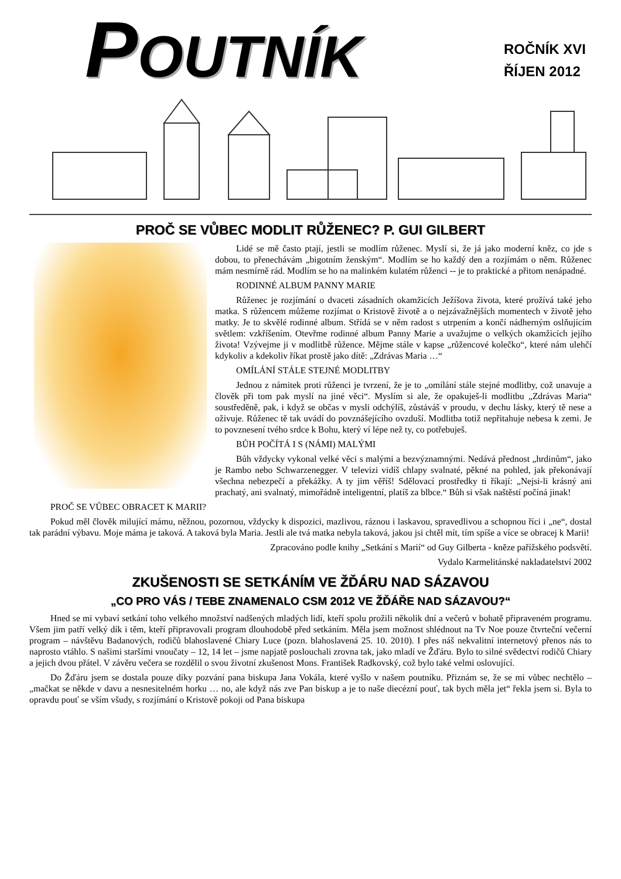POUTNÍK
ROČNÍK XVI
ŘÍJEN 2012
PROČ SE VŮBEC MODLIT RŮŽENEC? P. GUI GILBERT
Lidé se mě často ptají, jestli se modlím růženec. Myslí si, že já jako moderní kněz, co jde s dobou, to přenechávám „bigotním ženským“. Modlím se ho každý den a rozjímám o něm. Růženec mám nesmírně rád. Modlím se ho na malinkém kulatém růženci -- je to praktické a přitom nenápadné.
RODINNÉ ALBUM PANNY MARIE
Růženec je rozjímání o dvaceti zásadních okamžicích Ježíšova života, které prožívá také jeho matka. S růžencem můžeme rozjímat o Kristově životě a o nejzávažnějších momentech v životě jeho matky. Je to skvělé rodinné album. Střídá se v něm radost s utrpením a končí nádherným oslňujícím světlem: vzkříšením. Otevřme rodinné album Panny Marie a uvažujme o velkých okamžicích jejího života! Vzývejme ji v modlitbě růžence. Mějme stále v kapse „růžencové kolečko“, které nám ulehčí kdykoliv a kdekoliv říkat prostě jako dítě: „Zdrávas Maria …“
OMÍLÁNÍ STÁLE STEJNÉ MODLITBY
Jednou z námitek proti růženci je tvrzení, že je to „omílání stále stejné modlitby, což unavuje a člověk při tom pak myslí na jiné věci“. Myslím si ale, že opakuješ-li modlitbu „Zdrávas Maria“ soustředěně, pak, i když se občas v mysli odchýlíš, zůstáváš v proudu, v dechu lásky, který tě nese a oživuje. Růženec tě tak uvádí do povznášejícího ovzduší. Modlitba totiž nepřitahuje nebesa k zemi. Je to povznesení tvého srdce k Bohu, který ví lépe než ty, co potřebuješ.
BŮH POČÍTÁ I S (NÁMI) MALÝMI
Bůh vždycky vykonal velké věci s malými a bezvýznamnými. Nedává přednost „hrdinům“, jako je Rambo nebo Schwarzenegger. V televizi vidíš chlapy svalnaté, pěkné na pohled, jak překonávají všechna nebezpečí a překážky. A ty jim věříš! Sdělovací prostředky ti říkají: „Nejsi-li krásný ani prachatý, ani svalnatý, mimořádně inteligentní, platíš za blbce.“ Bůh si však naštěstí počíná jinak!
PROČ SE VŮBEC OBRACET K MARII?
Pokud měl člověk milující mámu, něžnou, pozornou, vždycky k dispozici, mazlivou, ráznou i laskavou, spravedlivou a schopnou říci i „ne“, dostal tak parádní výbavu. Moje máma je taková. A taková byla Maria. Jestli ale tvá matka nebyla taková, jakou jsi chtěl mít, tím spíše a více se obracej k Marii!
Zpracováno podle knihy „Setkání s Marií“ od Guy Gilberta - kněze pařížského podsvětí.
Vydalo Karmelitánské nakladatelství 2002
ZKUŠENOSTI SE SETKÁNÍM VE ŽĎÁRU NAD SÁZAVOU
„CO PRO VÁS / TEBE ZNAMENALO CSM 2012 VE ŽĎÁŘE NAD SÁZAVOU?“
Hned se mi vybaví setkání toho velkého množství nadšených mladých lidí, kteří spolu prožili několik dní a večerů v bohatě připraveném programu. Všem jim patří velký dík i těm, kteří připravovali program dlouhodobě před setkáním. Měla jsem možnost shlédnout na Tv Noe pouze čtvrteční večerní program – návštěvu Badanových, rodičů blahoslavené Chiary Luce (pozn. blahoslavená 25. 10. 2010). I přes náš nekvalitní internetový přenos nás to naprosto vtáhlo. S našimi staršími vnoučaty – 12, 14 let – jsme napjatě poslouchali zrovna tak, jako mladí ve Žďáru. Bylo to silné svědectví rodičů Chiary a jejich dvou přátel. V závěru večera se rozdělil o svou životní zkušenost Mons. František Radkovský, což bylo také velmi oslovující.
Do Žďáru jsem se dostala pouze díky pozvání pana biskupa Jana Vokála, které vyšlo v našem poutníku. Přiznám se, že se mi vůbec nechtělo – „mačkat se někde v davu a nesnesitelném horku … no, ale když nás zve Pan biskup a je to naše diecézní pouť, tak bych měla jet“ řekla jsem si. Byla to opravdu pouť se vším všudy, s rozjímání o Kristově pokoji od Pana biskupa